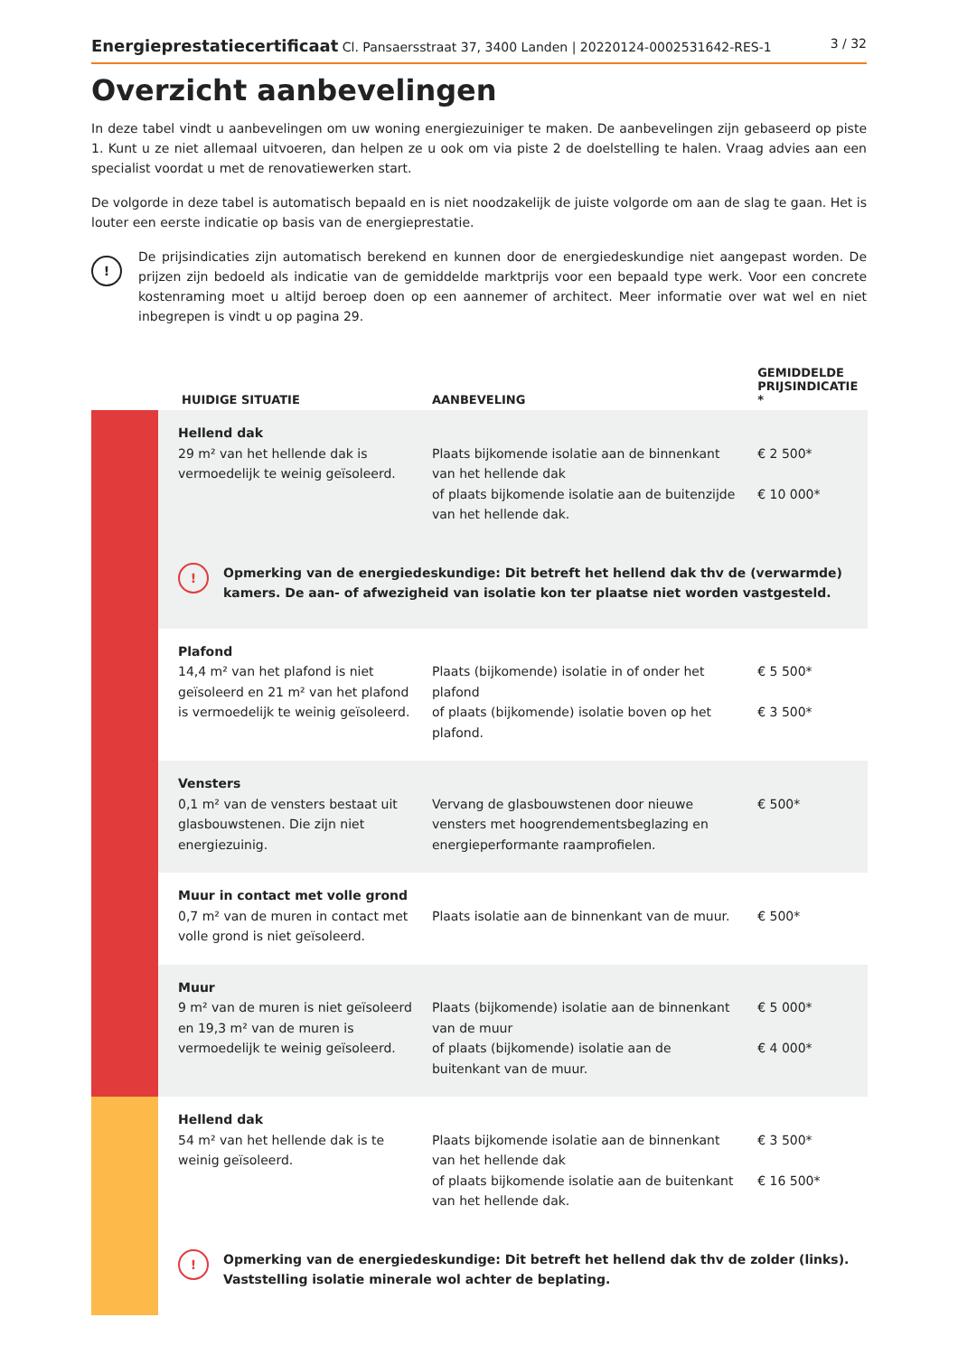Energieprestatiecertificaat Cl. Pansaersstraat 37, 3400 Landen | 20220124-0002531642-RES-1 3 / 32
Overzicht aanbevelingen
In deze tabel vindt u aanbevelingen om uw woning energiezuiniger te maken. De aanbevelingen zijn gebaseerd op piste 1. Kunt u ze niet allemaal uitvoeren, dan helpen ze u ook om via piste 2 de doelstelling te halen. Vraag advies aan een specialist voordat u met de renovatiewerken start.
De volgorde in deze tabel is automatisch bepaald en is niet noodzakelijk de juiste volgorde om aan de slag te gaan. Het is louter een eerste indicatie op basis van de energieprestatie.
!
De prijsindicaties zijn automatisch berekend en kunnen door de energiedeskundige niet aangepast worden. De prijzen zijn bedoeld als indicatie van de gemiddelde marktprijs voor een bepaald type werk. Voor een concrete kostenraming moet u altijd beroep doen op een aannemer of architect. Meer informatie over wat wel en niet inbegrepen is vindt u op pagina 29.
| | HUIDIGE SITUATIE | AANBEVELING | GEMIDDELDE PRIJSINDICATIE * |
| --- | --- | --- | --- |
| | Hellend dak 29 m² van het hellende dak is vermoedelijk te weinig geïsoleerd. | Plaats bijkomende isolatie aan de binnenkant van het hellende dak of plaats bijkomende isolatie aan de buitenzijde van het hellende dak. | € 2 500* € 10 000* |
| | ! Opmerking van de energiedeskundige: Dit betreft het hellend dak thv de (verwarmde) kamers. De aan- of afwezigheid van isolatie kon ter plaatse niet worden vastgesteld. | | |
| | Plafond 14,4 m² van het plafond is niet geïsoleerd en 21 m² van het plafond is vermoedelijk te weinig geïsoleerd. | Plaats (bijkomende) isolatie in of onder het plafond of plaats (bijkomende) isolatie boven op het plafond. | € 5 500* € 3 500* |
| | Vensters 0,1 m² van de vensters bestaat uit glasbouwstenen. Die zijn niet energiezuinig. | Vervang de glasbouwstenen door nieuwe vensters met hoogrendementsbeglazing en energieperformante raamprofielen. | € 500* |
| | Muur in contact met volle grond 0,7 m² van de muren in contact met volle grond is niet geïsoleerd. | Plaats isolatie aan de binnenkant van de muur. | € 500* |
| | Muur 9 m² van de muren is niet geïsoleerd en 19,3 m² van de muren is vermoedelijk te weinig geïsoleerd. | Plaats (bijkomende) isolatie aan de binnenkant van de muur of plaats (bijkomende) isolatie aan de buitenkant van de muur. | € 5 000* € 4 000* |
| | Hellend dak 54 m² van het hellende dak is te weinig geïsoleerd. | Plaats bijkomende isolatie aan de binnenkant van het hellende dak of plaats bijkomende isolatie aan de buitenkant van het hellende dak. | € 3 500* € 16 500* |
| | ! Opmerking van de energiedeskundige: Dit betreft het hellend dak thv de zolder (links). Vaststelling isolatie minerale wol achter de beplating. | | |